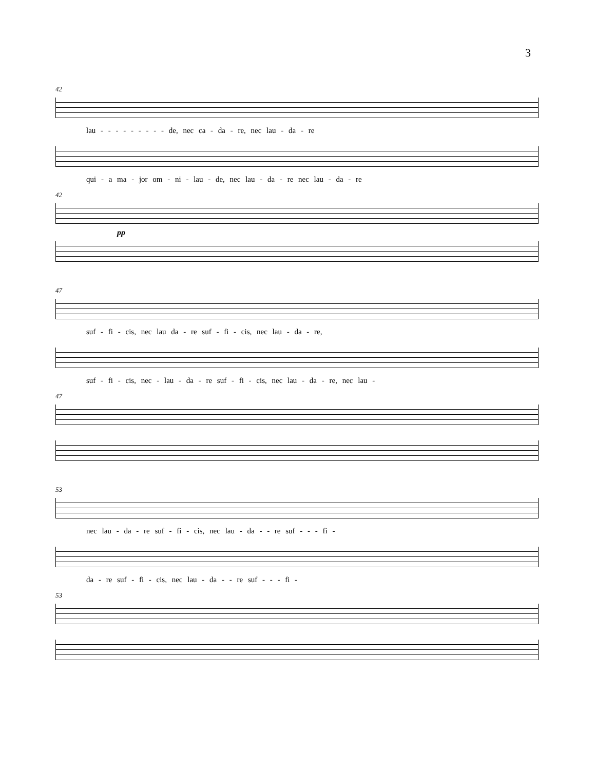3
42
lau - - - - - - - - - de, nec ca - da - re, nec lau - da - re
qui - a ma - jor om - ni - lau - de, nec lau - da - re nec lau - da - re
42
pp
47
suf - fi - cis, nec lau da - re suf - fi - cis, nec lau - da - re,
suf - fi - cis, nec - lau - da - re suf - fi - cis, nec lau - da - re, nec lau -
47
53
nec lau - da - re suf - fi - cis, nec lau - da - - re suf - - - fi -
da - re suf - fi - cis, nec lau - da - - re suf - - - fi -
53